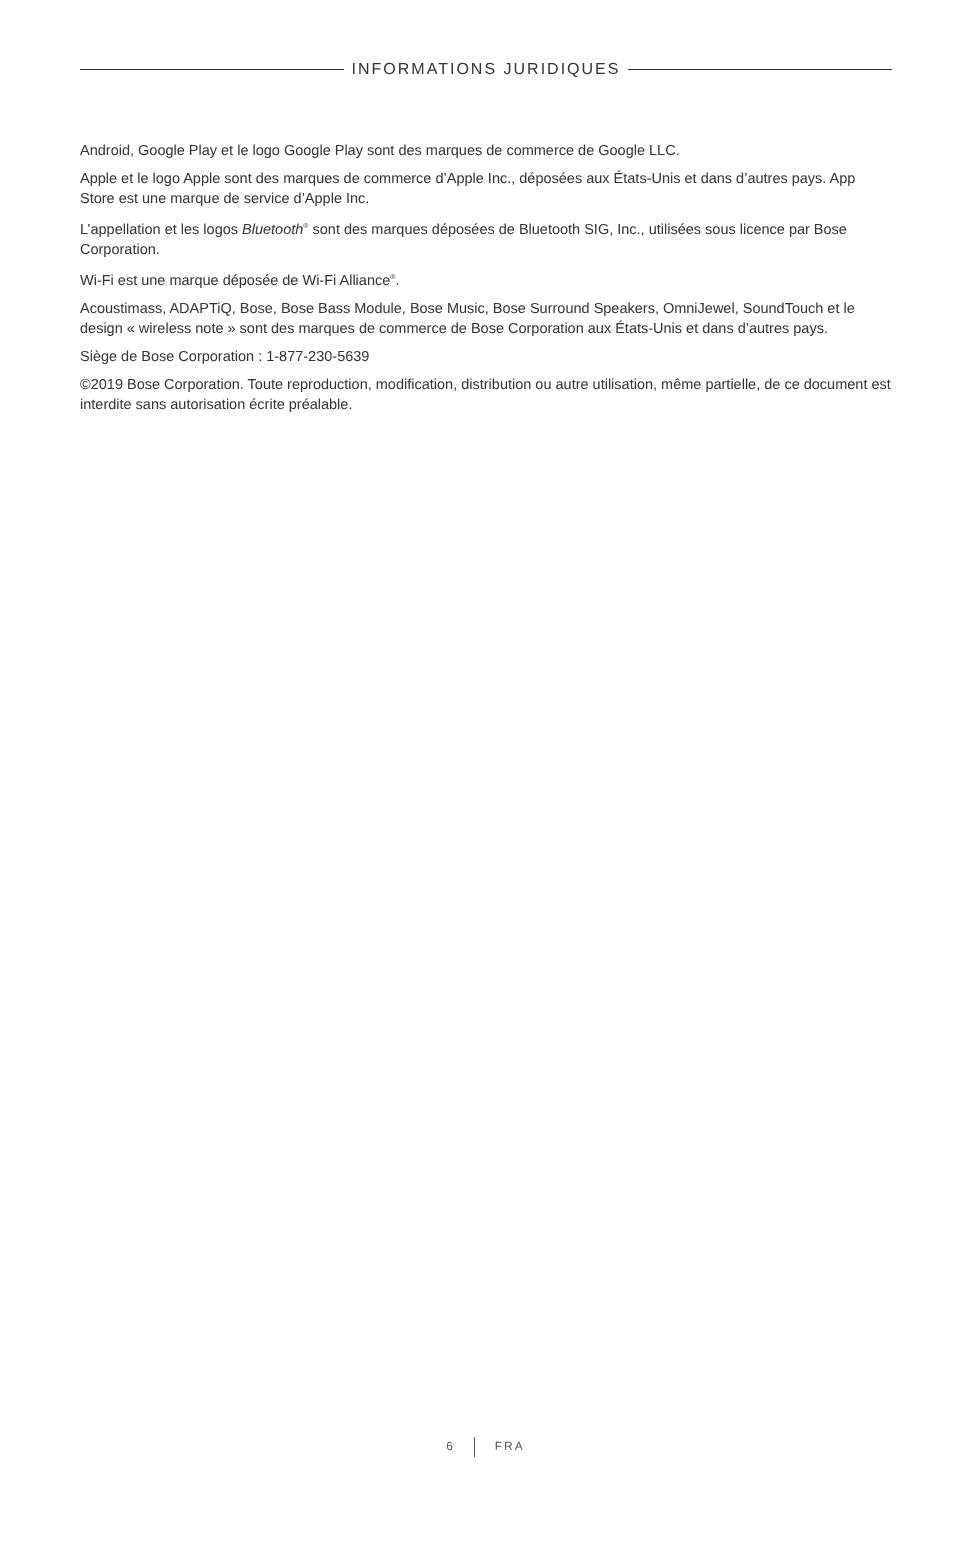INFORMATIONS JURIDIQUES
Android, Google Play et le logo Google Play sont des marques de commerce de Google LLC.
Apple et le logo Apple sont des marques de commerce d’Apple Inc., déposées aux États-Unis et dans d’autres pays. App Store est une marque de service d’Apple Inc.
L’appellation et les logos Bluetooth<sup>®</sup> sont des marques déposées de Bluetooth SIG, Inc., utilisées sous licence par Bose Corporation.
Wi-Fi est une marque déposée de Wi-Fi Alliance<sup>®</sup>.
Acoustimass, ADAPTiQ, Bose, Bose Bass Module, Bose Music, Bose Surround Speakers, OmniJewel, SoundTouch et le design « wireless note » sont des marques de commerce de Bose Corporation aux États-Unis et dans d’autres pays.
Siège de Bose Corporation : 1-877-230-5639
©2019 Bose Corporation. Toute reproduction, modification, distribution ou autre utilisation, même partielle, de ce document est interdite sans autorisation écrite préalable.
6 FRA